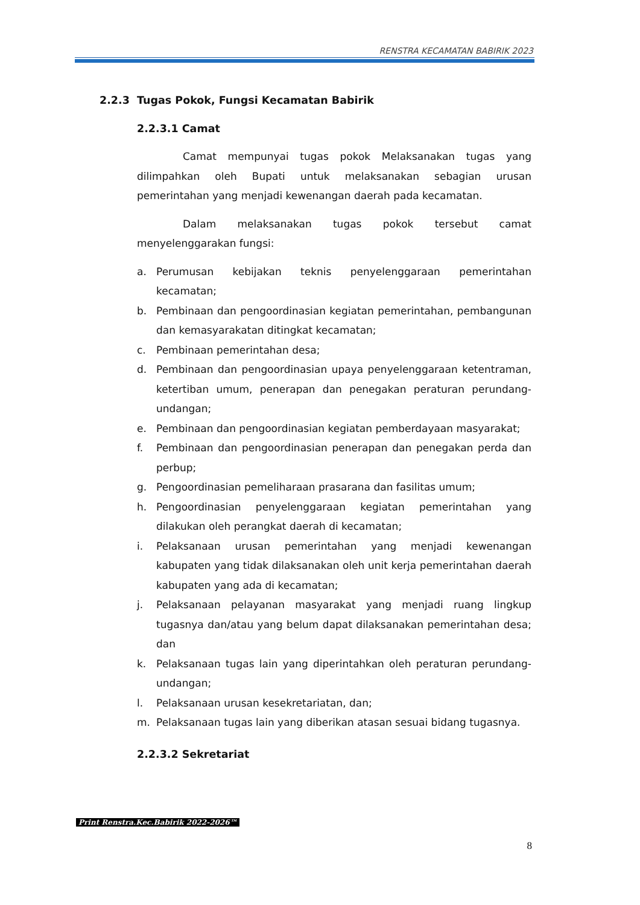RENSTRA KECAMATAN BABIRIK 2023
2.2.3 Tugas Pokok, Fungsi Kecamatan Babirik
2.2.3.1 Camat
Camat mempunyai tugas pokok Melaksanakan tugas yang dilimpahkan oleh Bupati untuk melaksanakan sebagian urusan pemerintahan yang menjadi kewenangan daerah pada kecamatan.
Dalam melaksanakan tugas pokok tersebut camat menyelenggarakan fungsi:
a. Perumusan kebijakan teknis penyelenggaraan pemerintahan kecamatan;
b. Pembinaan dan pengoordinasian kegiatan pemerintahan, pembangunan dan kemasyarakatan ditingkat kecamatan;
c. Pembinaan pemerintahan desa;
d. Pembinaan dan pengoordinasian upaya penyelenggaraan ketentraman, ketertiban umum, penerapan dan penegakan peraturan perundang-undangan;
e. Pembinaan dan pengoordinasian kegiatan pemberdayaan masyarakat;
f. Pembinaan dan pengoordinasian penerapan dan penegakan perda dan perbup;
g. Pengoordinasian pemeliharaan prasarana dan fasilitas umum;
h. Pengoordinasian penyelenggaraan kegiatan pemerintahan yang dilakukan oleh perangkat daerah di kecamatan;
i. Pelaksanaan urusan pemerintahan yang menjadi kewenangan kabupaten yang tidak dilaksanakan oleh unit kerja pemerintahan daerah kabupaten yang ada di kecamatan;
j. Pelaksanaan pelayanan masyarakat yang menjadi ruang lingkup tugasnya dan/atau yang belum dapat dilaksanakan pemerintahan desa; dan
k. Pelaksanaan tugas lain yang diperintahkan oleh peraturan perundang-undangan;
l. Pelaksanaan urusan kesekretariatan, dan;
m. Pelaksanaan tugas lain yang diberikan atasan sesuai bidang tugasnya.
2.2.3.2 Sekretariat
Print Renstra.Kec.Babirik 2022-2026™
8